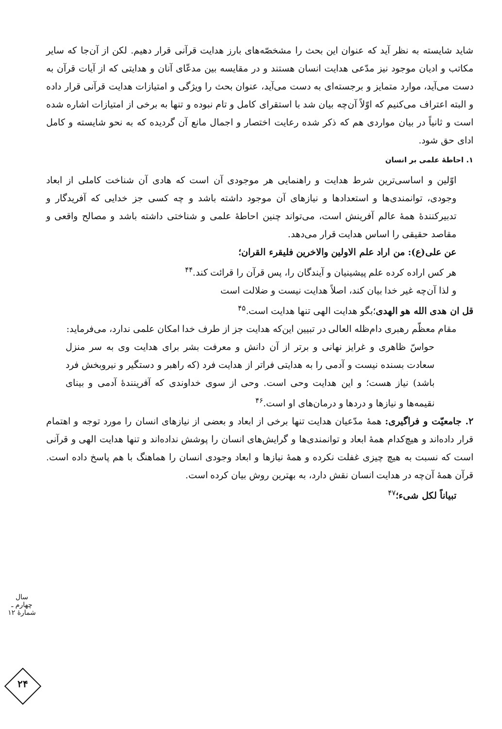شاید شایسته به نظر آید که عنوان این بحث را مشخصّه‌های بارز هدایت قرآنی قرار دهیم. لکن از آن‌جا که سایر مکاتب و ادیان موجود نیز مدّعی هدایت انسان هستند و در مقایسه بین مدعّای آنان و هدایتی که از آیات قرآن به دست می‌آید، موارد متمایز و برجسته‌ای به دست می‌آید، عنوان بحث را ویژگی و امتیازات هدایت قرآنی قرار داده و البته اعتراف می‌کنیم که اوّلاً آن‌چه بیان شد با استقرای کامل و تام نبوده و تنها به برخی از امتیازات اشاره شده است و ثانیاً در بیان مواردی هم که ذکر شده رعایت اختصار و اجمال مانع آن گردیده که به نحو شایسته و کامل ادای حق شود.
۱. احاطهٔ علمی بر انسان
اوّلین و اساسی‌ترین شرط هدایت و راهنمایی هر موجودی آن است که هادی آن شناخت کاملی از ابعاد وجودی، توانمندی‌ها و استعدادها و نیازهای آن موجود داشته باشد و چه کسی جز خدایی که آفریدگار و تدبیرکنندهٔ همهٔ عالم آفرینش است، می‌تواند چنین احاطهٔ علمی و شناختی داشته باشد و مصالح واقعی و مقاصد حقیقی را اساس هدایت قرار می‌دهد.
عن علی(ع): من اراد علم الاولین والاخرین فلیقرء القران؛
هر کس اراده کرده علم پیشینیان و آیندگان را، پس قرآن را قرائت کند.<sup>۴۴</sup>
و لذا آن‌چه غیر خدا بیان کند، اصلاً هدایت نیست و ضلالت است
قل ان هدی الله هو الهدی؛بگو هدایت الهی تنها هدایت است.<sup>۴۵</sup>
مقام معظّم رهبری دام‌ظله العالی در تبیین این‌که هدایت جز از طرف خدا امکان علمی ندارد، می‌فرماید:
حواسّ ظاهری و غرایز نهانی و برتر از آن دانش و معرفت بشر برای هدایت وی به سر منزل سعادت بسنده نیست و آدمی را به هدایتی فراتر از هدایت فرد (که راهبر و دستگیر و نیروبخش فرد باشد) نیاز هست؛ و این هدایت وحی است. وحی از سوی خداوندی که آفرینندهٔ آدمی و بینای نقیمه‌ها و نیازها و دردها و درمان‌های او است.<sup>۴۶</sup>
۲. جامعیّت و فراگیری: همهٔ مدّعیان هدایت تنها برخی از ابعاد و بعضی از نیازهای انسان را مورد توجه و اهتمام قرار داده‌اند و هیچ‌کدام همهٔ ابعاد و توانمندی‌ها و گرایش‌های انسان را پوشش نداده‌اند و تنها هدایت الهی و قرآنی است که نسبت به هیچ چیزی غفلت نکرده و همهٔ نیازها و ابعاد وجودی انسان را هماهنگ با هم پاسخ داده است. قرآن همهٔ آن‌چه در هدایت انسان نقش دارد، به بهترین روش بیان کرده است.
تبیاناً لکل شیء؛<sup>۴۷</sup>
سال چهارم ـ شمارهٔ ۱۲
۲۴